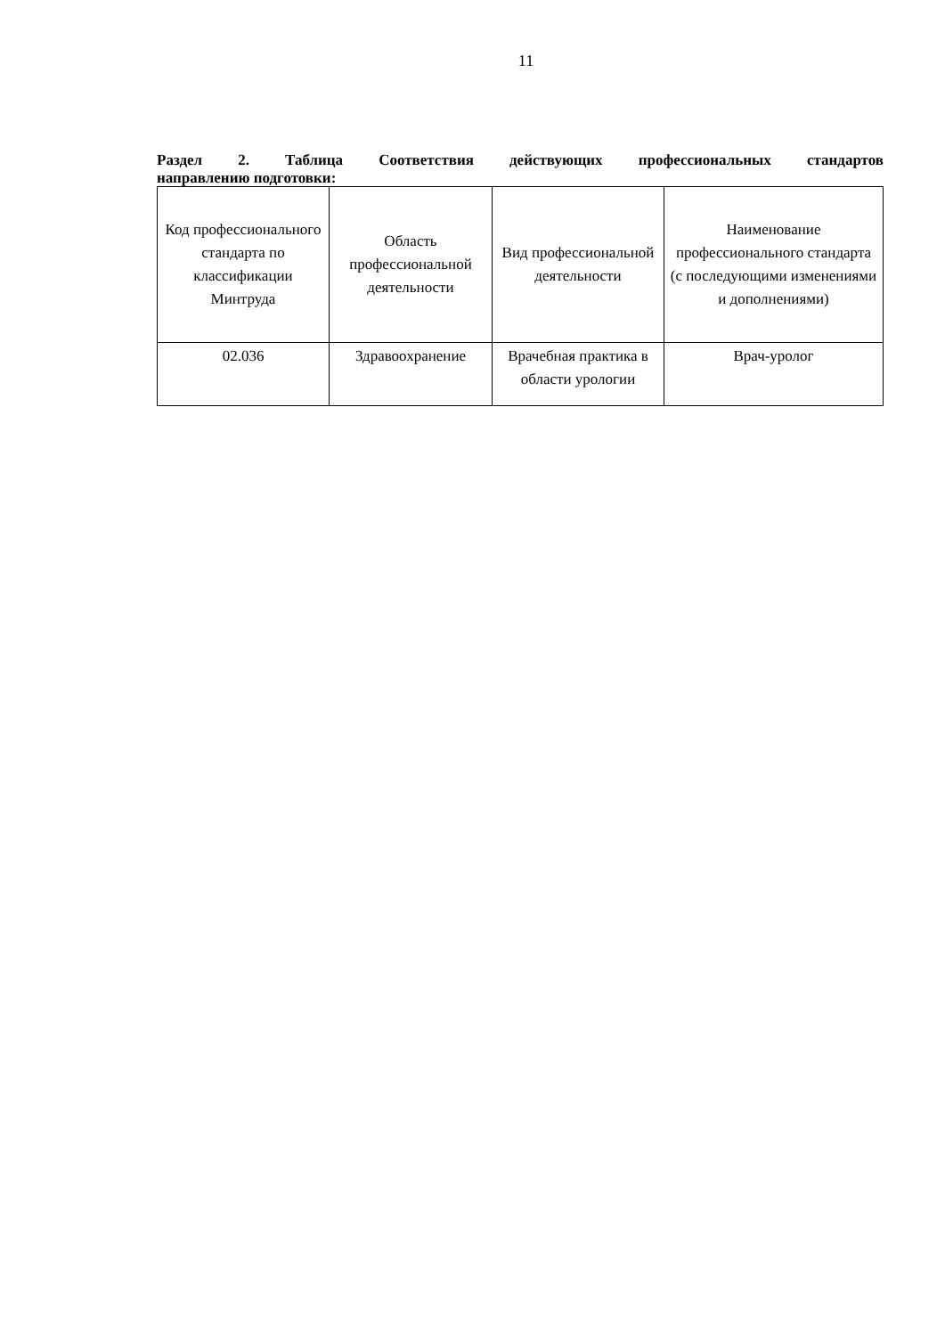11
Раздел 2. Таблица Соответствия действующих профессиональных стандартов
направлению подготовки:
| Код профессионального стандарта по классификации Минтруда | Область профессиональной деятельности | Вид профессиональной деятельности | Наименование профессионального стандарта (с последующими изменениями и дополнениями) |
| --- | --- | --- | --- |
| 02.036 | Здравоохранение | Врачебная практика в области урологии | Врач-уролог |